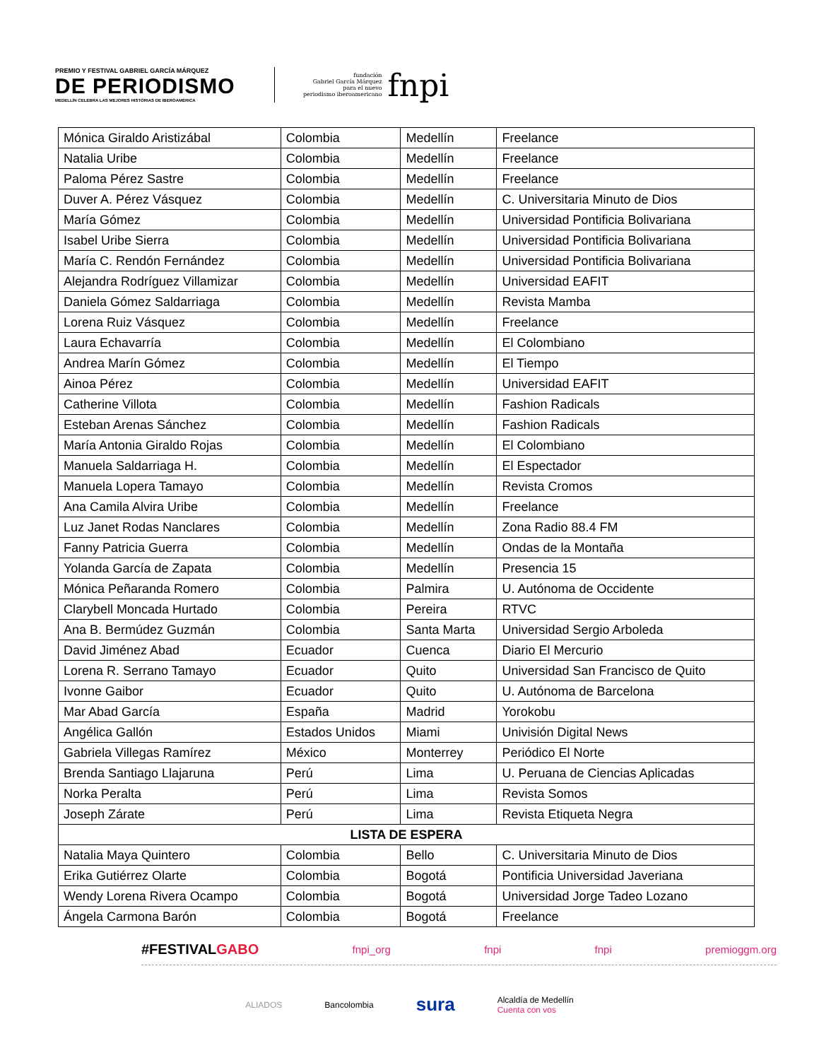PREMIO Y FESTIVAL GABRIEL GARCÍA MÁRQUEZ
DE PERIODISMO
MEDELLÍN CELEBRA LAS MEJORES HISTORIAS DE IBEROAMÉRICA
fundación
Gabriel García Márquez
para el nuevo
periodismo iberoamericano
fnpi
| Mónica Giraldo Aristizábal | Colombia | Medellín | Freelance |
| Natalia Uribe | Colombia | Medellín | Freelance |
| Paloma Pérez Sastre | Colombia | Medellín | Freelance |
| Duver A. Pérez Vásquez | Colombia | Medellín | C. Universitaria Minuto de Dios |
| María Gómez | Colombia | Medellín | Universidad Pontificia Bolivariana |
| Isabel Uribe Sierra | Colombia | Medellín | Universidad Pontificia Bolivariana |
| María C. Rendón Fernández | Colombia | Medellín | Universidad Pontificia Bolivariana |
| Alejandra Rodríguez Villamizar | Colombia | Medellín | Universidad EAFIT |
| Daniela Gómez Saldarriaga | Colombia | Medellín | Revista Mamba |
| Lorena Ruiz Vásquez | Colombia | Medellín | Freelance |
| Laura Echavarría | Colombia | Medellín | El Colombiano |
| Andrea Marín Gómez | Colombia | Medellín | El Tiempo |
| Ainoa Pérez | Colombia | Medellín | Universidad EAFIT |
| Catherine Villota | Colombia | Medellín | Fashion Radicals |
| Esteban Arenas Sánchez | Colombia | Medellín | Fashion Radicals |
| María Antonia Giraldo Rojas | Colombia | Medellín | El Colombiano |
| Manuela Saldarriaga H. | Colombia | Medellín | El Espectador |
| Manuela Lopera Tamayo | Colombia | Medellín | Revista Cromos |
| Ana Camila Alvira Uribe | Colombia | Medellín | Freelance |
| Luz Janet Rodas Nanclares | Colombia | Medellín | Zona Radio 88.4 FM |
| Fanny Patricia Guerra | Colombia | Medellín | Ondas de la Montaña |
| Yolanda García de Zapata | Colombia | Medellín | Presencia 15 |
| Mónica Peñaranda Romero | Colombia | Palmira | U. Autónoma de Occidente |
| Clarybell Moncada Hurtado | Colombia | Pereira | RTVC |
| Ana B. Bermúdez Guzmán | Colombia | Santa Marta | Universidad Sergio Arboleda |
| David Jiménez Abad | Ecuador | Cuenca | Diario El Mercurio |
| Lorena R. Serrano Tamayo | Ecuador | Quito | Universidad San Francisco de Quito |
| Ivonne Gaibor | Ecuador | Quito | U. Autónoma de Barcelona |
| Mar Abad García | España | Madrid | Yorokobu |
| Angélica Gallón | Estados Unidos | Miami | Univisión Digital News |
| Gabriela Villegas Ramírez | México | Monterrey | Periódico El Norte |
| Brenda Santiago Llajaruna | Perú | Lima | U. Peruana de Ciencias Aplicadas |
| Norka Peralta | Perú | Lima | Revista Somos |
| Joseph Zárate | Perú | Lima | Revista Etiqueta Negra |
| LISTA DE ESPERA | | | |
| Natalia Maya Quintero | Colombia | Bello | C. Universitaria Minuto de Dios |
| Erika Gutiérrez Olarte | Colombia | Bogotá | Pontificia Universidad Javeriana |
| Wendy Lorena Rivera Ocampo | Colombia | Bogotá | Universidad Jorge Tadeo Lozano |
| Ángela Carmona Barón | Colombia | Bogotá | Freelance |
#FESTIVALGABO fnpi_org fnpi fnpi premioggm.org
ALIADOS Bancolombia sura Alcaldía de Medellín
Cuenta con vos